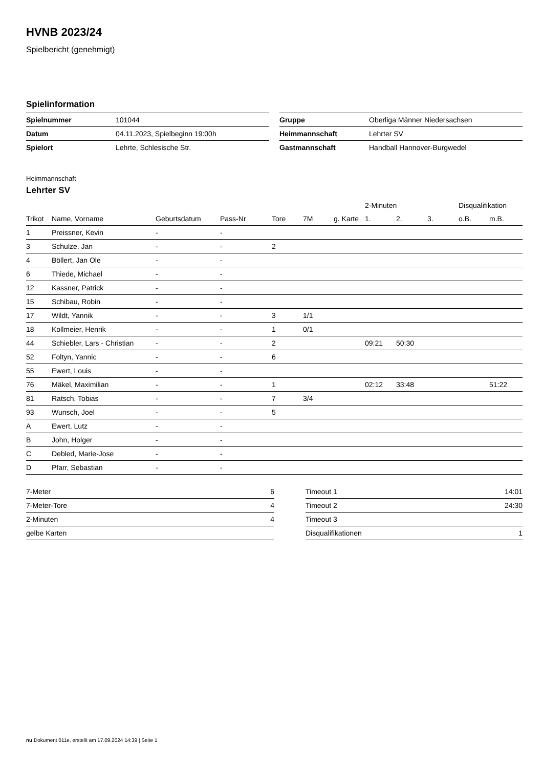HVNB 2023/24
Spielbericht (genehmigt)
Spielinformation
| Spielnummer | 101044 |
| Datum | 04.11.2023, Spielbeginn 19:00h |
| Spielort | Lehrte, Schlesische Str. |
| Gruppe | Oberliga Männer Niedersachsen |
| Heimmannschaft | Lehrter SV |
| Gastmannschaft | Handball Hannover-Burgwedel |
Heimmannschaft
Lehrter SV
| | | | | | | | 2-Minuten | | | Disqualifikation | |
| --- | --- | --- | --- | --- | --- | --- | --- | --- | --- | --- | --- |
| Trikot | Name, Vorname | Geburtsdatum | Pass-Nr | Tore | 7M | g. Karte | 1. | 2. | 3. | o.B. | m.B. |
| 1 | Preissner, Kevin | - | - | | | | | | | | |
| 3 | Schulze, Jan | - | - | 2 | | | | | | | |
| 4 | Böllert, Jan Ole | - | - | | | | | | | | |
| 6 | Thiede, Michael | - | - | | | | | | | | |
| 12 | Kassner, Patrick | - | - | | | | | | | | |
| 15 | Schibau, Robin | - | - | | | | | | | | |
| 17 | Wildt, Yannik | - | - | 3 | 1/1 | | | | | | |
| 18 | Kollmeier, Henrik | - | - | 1 | 0/1 | | | | | | |
| 44 | Schiebler, Lars - Christian | - | - | 2 | | | 09:21 | 50:30 | | | |
| 52 | Foltyn, Yannic | - | - | 6 | | | | | | | |
| 55 | Ewert, Louis | - | - | | | | | | | | |
| 76 | Mäkel, Maximilian | - | - | 1 | | | 02:12 | 33:48 | | | 51:22 |
| 81 | Ratsch, Tobias | - | - | 7 | 3/4 | | | | | | |
| 93 | Wunsch, Joel | - | - | 5 | | | | | | | |
| A | Ewert, Lutz | - | - | | | | | | | | |
| B | John, Holger | - | - | | | | | | | | |
| C | Debled, Marie-Jose | - | - | | | | | | | | |
| D | Pfarr, Sebastian | - | - | | | | | | | | |
| 7-Meter | 6 |
| 7-Meter-Tore | 4 |
| 2-Minuten | 4 |
| gelbe Karten | |
| Timeout 1 | 14:01 |
| Timeout 2 | 24:30 |
| Timeout 3 | |
| Disqualifikationen | 1 |
nu.Dokument 011e, erstellt am 17.09.2024 14:39 | Seite 1